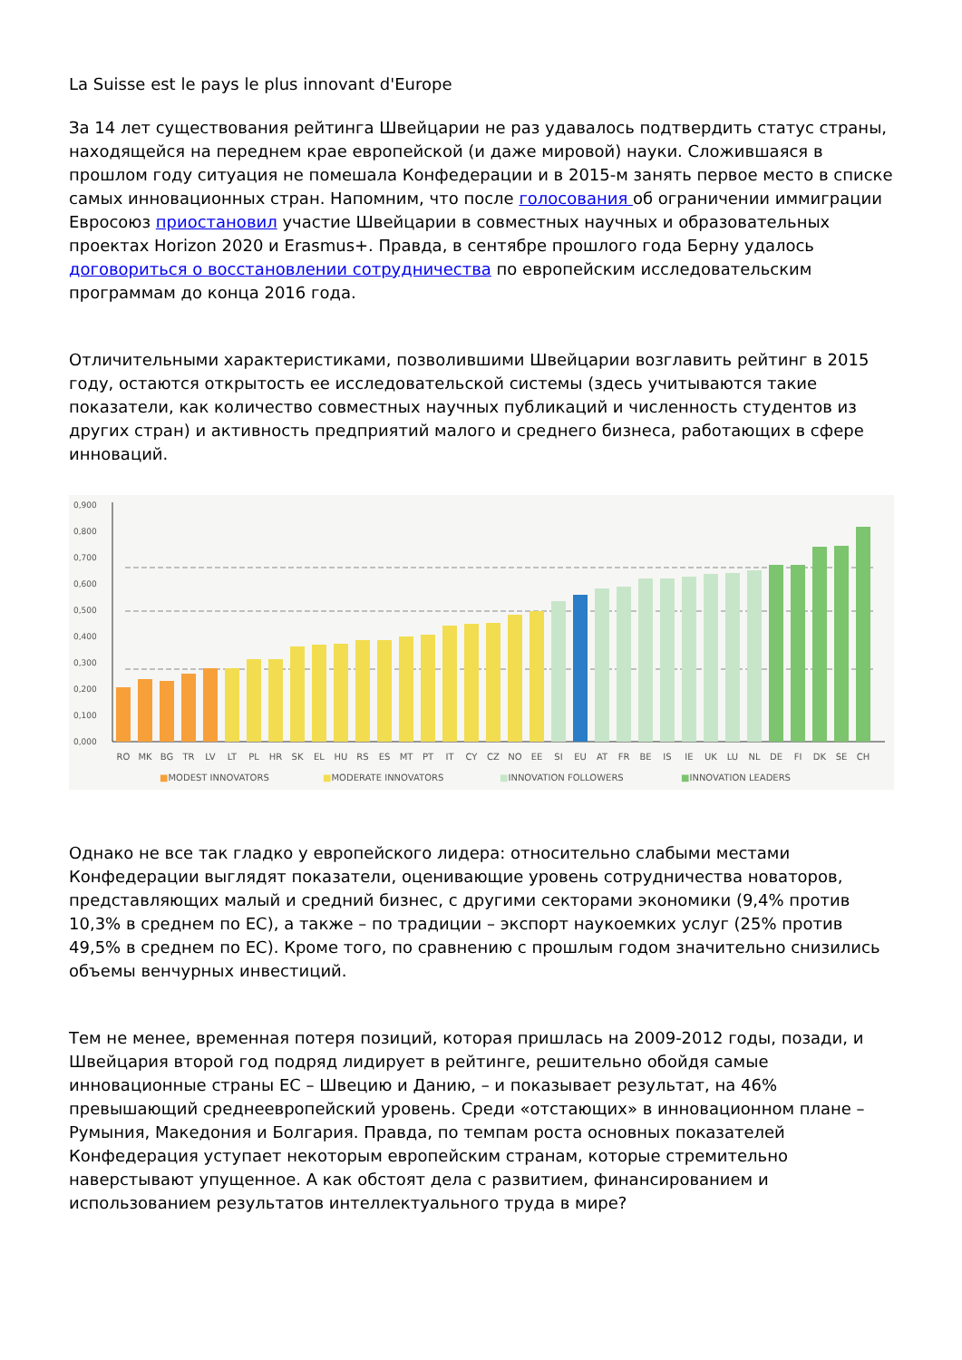La Suisse est le pays le plus innovant d'Europe
За 14 лет существования рейтинга Швейцарии не раз удавалось подтвердить статус страны, находящейся на переднем крае европейской (и даже мировой) науки. Сложившаяся в прошлом году ситуация не помешала Конфедерации и в 2015-м занять первое место в списке самых инновационных стран. Напомним, что после голосования об ограничении иммиграции Евросоюз приостановил участие Швейцарии в совместных научных и образовательных проектах Horizon 2020 и Erasmus+. Правда, в сентябре прошлого года Берну удалось договориться о восстановлении сотрудничества по европейским исследовательским программам до конца 2016 года.
Отличительными характеристиками, позволившими Швейцарии возглавить рейтинг в 2015 году, остаются открытость ее исследовательской системы (здесь учитываются такие показатели, как количество совместных научных публикаций и численность студентов из других стран) и активность предприятий малого и среднего бизнеса, работающих в сфере инноваций.
0,900
0,800
0,700
0,600
0,500
0,400
0,300
0,200
0,100
0,000
RO
MK
BG
TR
LV
LT
PL
HR
SK
EL
HU
RS
ES
MT
PT
IT
CY
CZ
NO
EE
SI
EU
AT
FR
BE
IS
IE
UK
LU
NL
DE
FI
DK
SE
CH
■MODEST INNOVATORS
■MODERATE INNOVATORS
■INNOVATION FOLLOWERS
■INNOVATION LEADERS
Однако не все так гладко у европейского лидера: относительно слабыми местами Конфедерации выглядят показатели, оценивающие уровень сотрудничества новаторов, представляющих малый и средний бизнес, с другими секторами экономики (9,4% против 10,3% в среднем по ЕС), а также – по традиции – экспорт наукоемких услуг (25% против 49,5% в среднем по ЕС). Кроме того, по сравнению с прошлым годом значительно снизились объемы венчурных инвестиций.
Тем не менее, временная потеря позиций, которая пришлась на 2009-2012 годы, позади, и Швейцария второй год подряд лидирует в рейтинге, решительно обойдя самые инновационные страны ЕС – Швецию и Данию, – и показывает результат, на 46% превышающий среднеевропейский уровень. Среди «отстающих» в инновационном плане – Румыния, Македония и Болгария. Правда, по темпам роста основных показателей Конфедерация уступает некоторым европейским странам, которые стремительно наверстывают упущенное. А как обстоят дела с развитием, финансированием и использованием результатов интеллектуального труда в мире?